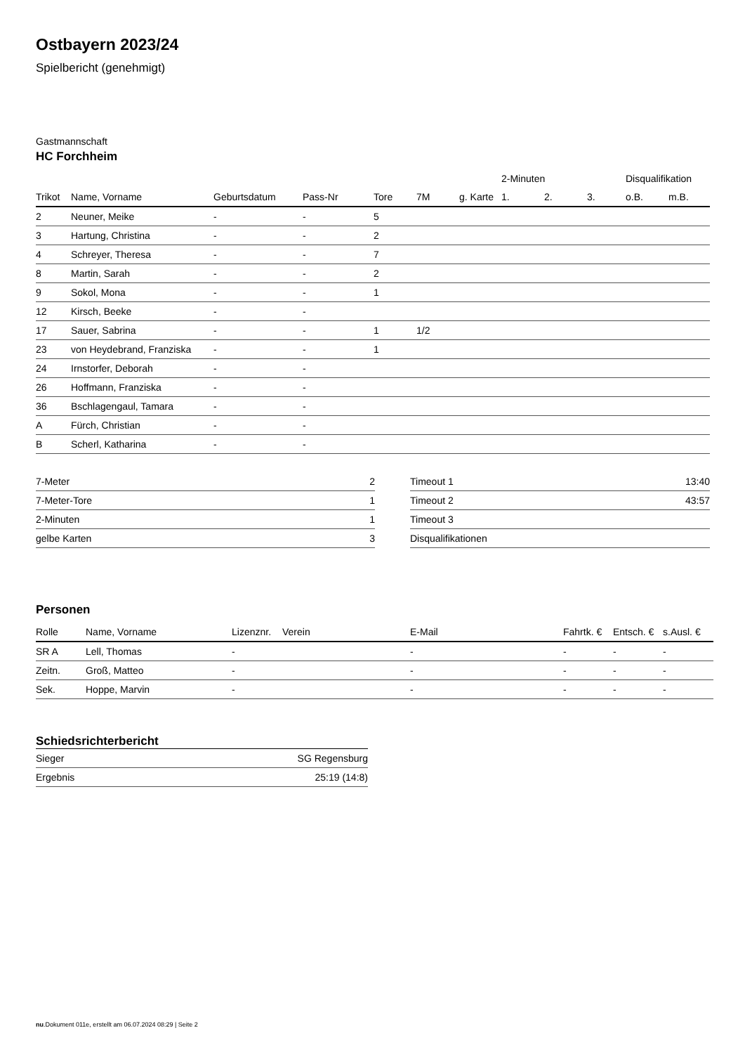Ostbayern 2023/24
Spielbericht (genehmigt)
Gastmannschaft
HC Forchheim
| | | | | | | | 2-Minuten | | | Disqualifikation | |
| --- | --- | --- | --- | --- | --- | --- | --- | --- | --- | --- | --- |
| Trikot | Name, Vorname | Geburtsdatum | Pass-Nr | Tore | 7M | g. Karte | 1. | 2. | 3. | o.B. | m.B. |
| 2 | Neuner, Meike | - | - | 5 | | | | | | | |
| 3 | Hartung, Christina | - | - | 2 | | | | | | | |
| 4 | Schreyer, Theresa | - | - | 7 | | | | | | | |
| 8 | Martin, Sarah | - | - | 2 | | | | | | | |
| 9 | Sokol, Mona | - | - | 1 | | | | | | | |
| 12 | Kirsch, Beeke | - | - | | | | | | | | |
| 17 | Sauer, Sabrina | - | - | 1 | 1/2 | | | | | | |
| 23 | von Heydebrand, Franziska | - | - | 1 | | | | | | | |
| 24 | Irnstorfer, Deborah | - | - | | | | | | | | |
| 26 | Hoffmann, Franziska | - | - | | | | | | | | |
| 36 | Bschlagengaul, Tamara | - | - | | | | | | | | |
| A | Fürch, Christian | - | - | | | | | | | | |
| B | Scherl, Katharina | - | - | | | | | | | | |
| 7-Meter | 2 |
| 7-Meter-Tore | 1 |
| 2-Minuten | 1 |
| gelbe Karten | 3 |
| Timeout 1 | 13:40 |
| Timeout 2 | 43:57 |
| Timeout 3 | |
| Disqualifikationen | |
Personen
| Rolle | Name, Vorname | Lizenznr. | Verein | E-Mail | Fahrtk. € | Entsch. € | s.Ausl. € |
| --- | --- | --- | --- | --- | --- | --- | --- |
| SR A | Lell, Thomas | - | | - | - | - | - |
| Zeitn. | Groß, Matteo | - | | - | - | - | - |
| Sek. | Hoppe, Marvin | - | | - | - | - | - |
Schiedsrichterbericht
| Sieger | SG Regensburg |
| Ergebnis | 25:19 (14:8) |
nu.Dokument 011e, erstellt am 06.07.2024 08:29 | Seite 2